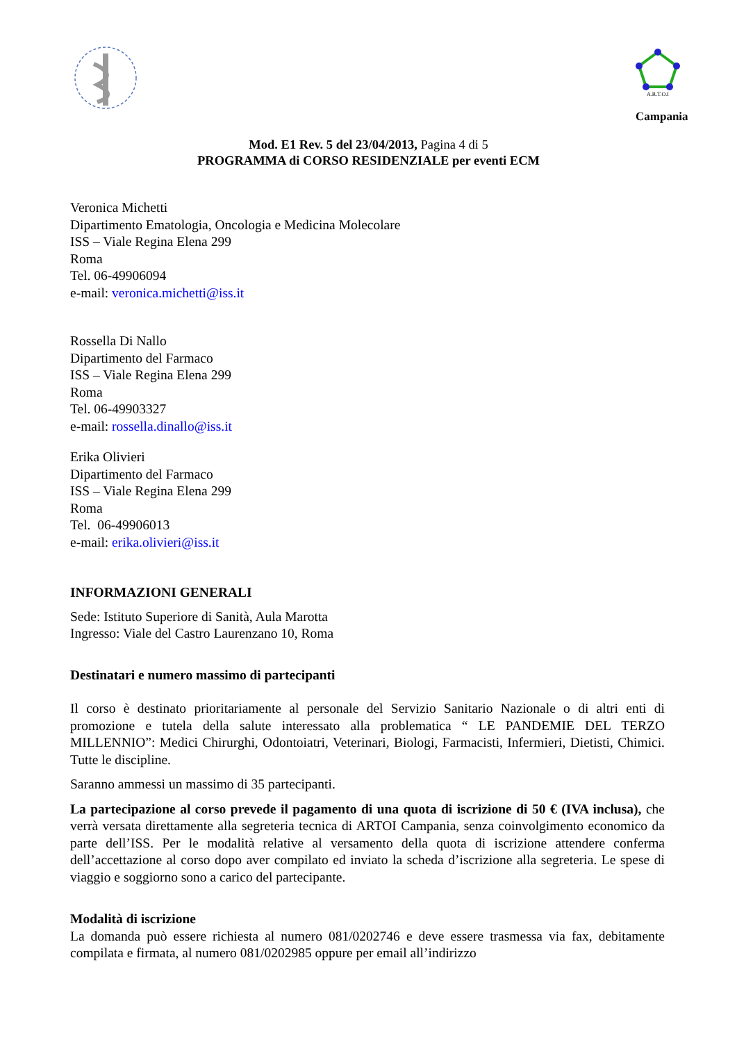A.R.T.O.I
Campania
Mod. E1 Rev. 5 del 23/04/2013, Pagina 4 di 5
PROGRAMMA di CORSO RESIDENZIALE per eventi ECM
Veronica Michetti
Dipartimento Ematologia, Oncologia e Medicina Molecolare
ISS – Viale Regina Elena 299
Roma
Tel. 06-49906094
e-mail: veronica.michetti@iss.it
Rossella Di Nallo
Dipartimento del Farmaco
ISS – Viale Regina Elena 299
Roma
Tel. 06-49903327
e-mail: rossella.dinallo@iss.it
Erika Olivieri
Dipartimento del Farmaco
ISS – Viale Regina Elena 299
Roma
Tel. 06-49906013
e-mail: erika.olivieri@iss.it
INFORMAZIONI GENERALI
Sede: Istituto Superiore di Sanità, Aula Marotta
Ingresso: Viale del Castro Laurenzano 10, Roma
Destinatari e numero massimo di partecipanti
Il corso è destinato prioritariamente al personale del Servizio Sanitario Nazionale o di altri enti di promozione e tutela della salute interessato alla problematica “ LE PANDEMIE DEL TERZO MILLENNIO”: Medici Chirurghi, Odontoiatri, Veterinari, Biologi, Farmacisti, Infermieri, Dietisti, Chimici. Tutte le discipline.
Saranno ammessi un massimo di 35 partecipanti.
La partecipazione al corso prevede il pagamento di una quota di iscrizione di 50 € (IVA inclusa), che verrà versata direttamente alla segreteria tecnica di ARTOI Campania, senza coinvolgimento economico da parte dell’ISS. Per le modalità relative al versamento della quota di iscrizione attendere conferma dell’accettazione al corso dopo aver compilato ed inviato la scheda d’iscrizione alla segreteria. Le spese di viaggio e soggiorno sono a carico del partecipante.
Modalità di iscrizione
La domanda può essere richiesta al numero 081/0202746 e deve essere trasmessa via fax, debitamente compilata e firmata, al numero 081/0202985 oppure per email all’indirizzo